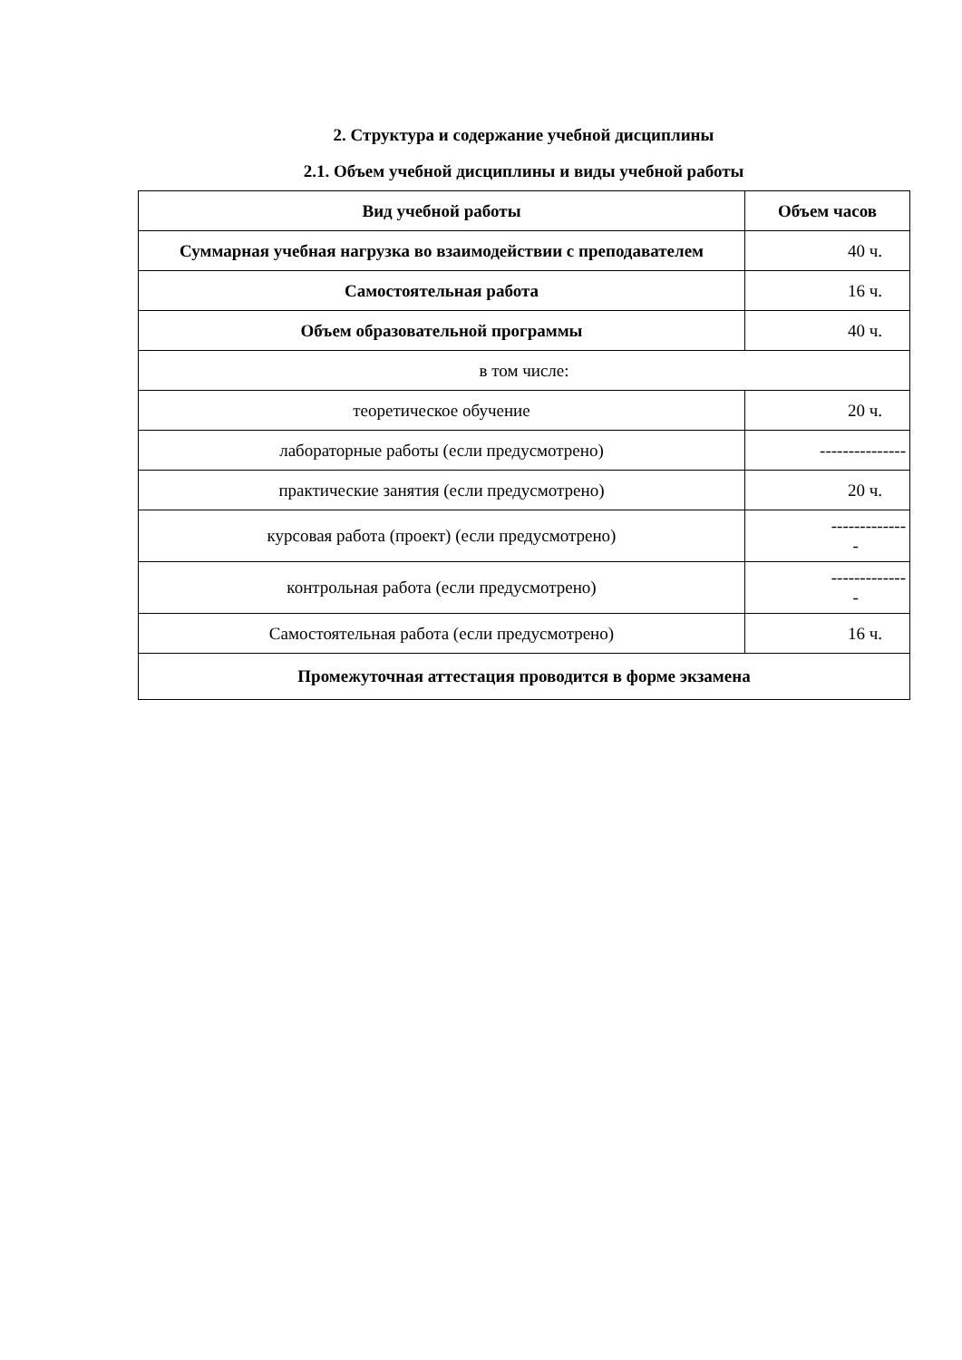2. Структура и содержание учебной дисциплины
2.1. Объем учебной дисциплины и виды учебной работы
| Вид учебной работы | Объем часов |
| --- | --- |
| Суммарная учебная нагрузка во взаимодействии с преподавателем | 40 ч. |
| Самостоятельная работа | 16 ч. |
| Объем образовательной программы | 40 ч. |
| в том числе: | |
| теоретическое обучение | 20 ч. |
| лабораторные работы (если предусмотрено) | --------------- |
| практические занятия (если предусмотрено) | 20 ч. |
| курсовая работа (проект) (если предусмотрено) | ------------- - |
| контрольная работа (если предусмотрено) | ------------- - |
| Самостоятельная работа (если предусмотрено) | 16 ч. |
| Промежуточная аттестация проводится в форме экзамена | |